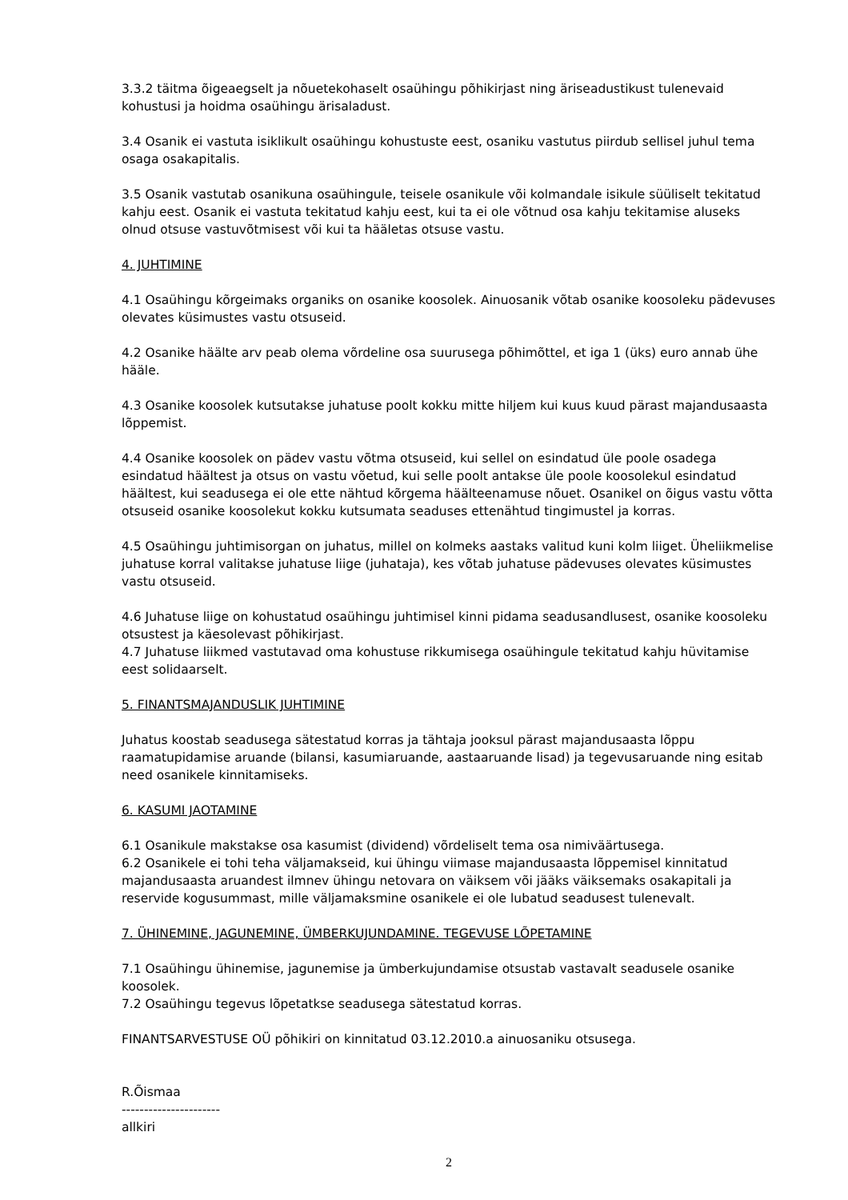3.3.2 täitma õigeaegselt ja nõuetekohaselt osaühingu põhikirjast ning äriseadustikust tulenevaid kohustusi ja hoidma osaühingu ärisaladust.
3.4 Osanik ei vastuta isiklikult osaühingu kohustuste eest, osaniku vastutus piirdub sellisel juhul tema osaga osakapitalis.
3.5 Osanik vastutab osanikuna osaühingule, teisele osanikule või kolmandale isikule süüliselt tekitatud kahju eest. Osanik ei vastuta tekitatud kahju eest, kui ta ei ole võtnud osa kahju tekitamise aluseks olnud otsuse vastuvõtmisest või kui ta hääletas otsuse vastu.
4. JUHTIMINE
4.1 Osaühingu kõrgeimaks organiks on osanike koosolek. Ainuosanik võtab osanike koosoleku pädevuses olevates küsimustes vastu otsuseid.
4.2 Osanike häälte arv peab olema võrdeline osa suurusega põhimõttel, et iga 1 (üks) euro annab ühe hääle.
4.3 Osanike koosolek kutsutakse juhatuse poolt kokku mitte hiljem kui kuus kuud pärast majandusaasta lõppemist.
4.4 Osanike koosolek on pädev vastu võtma otsuseid, kui sellel on esindatud üle poole osadega esindatud häältest ja otsus on vastu võetud, kui selle poolt antakse üle poole koosolekul esindatud häältest, kui seadusega ei ole ette nähtud kõrgema häälteenamuse nõuet. Osanikel on õigus vastu võtta otsuseid osanike koosolekut kokku kutsumata seaduses ettenähtud tingimustel ja korras.
4.5 Osaühingu juhtimisorgan on juhatus, millel on kolmeks aastaks valitud kuni kolm liiget. Üheliikmelise juhatuse korral valitakse juhatuse liige (juhataja), kes võtab juhatuse pädevuses olevates küsimustes vastu otsuseid.
4.6 Juhatuse liige on kohustatud osaühingu juhtimisel kinni pidama seadusandlusest, osanike koosoleku otsustest ja käesolevast põhikirjast.
4.7 Juhatuse liikmed vastutavad oma kohustuse rikkumisega osaühingule tekitatud kahju hüvitamise eest solidaarselt.
5. FINANTSMAJANDUSLIK JUHTIMINE
Juhatus koostab seadusega sätestatud korras ja tähtaja jooksul pärast majandusaasta lõppu raamatupidamise aruande (bilansi, kasumiaruande, aastaaruande lisad) ja tegevusaruande ning esitab need osanikele kinnitamiseks.
6. KASUMI JAOTAMINE
6.1 Osanikule makstakse osa kasumist (dividend) võrdeliselt tema osa nimiväärtusega.
6.2 Osanikele ei tohi teha väljamakseid, kui ühingu viimase majandusaasta lõppemisel kinnitatud majandusaasta aruandest ilmnev ühingu netovara on väiksem või jääks väiksemaks osakapitali ja reservide kogusummast, mille väljamaksmine osanikele ei ole lubatud seadusest tulenevalt.
7. ÜHINEMINE, JAGUNEMINE, ÜMBERKUJUNDAMINE. TEGEVUSE LÕPETAMINE
7.1 Osaühingu ühinemise, jagunemise ja ümberkujundamise otsustab vastavalt seadusele osanike koosolek.
7.2 Osaühingu tegevus lõpetatkse seadusega sätestatud korras.
FINANTSARVESTUSE OÜ põhikiri on kinnitatud 03.12.2010.a ainuosaniku otsusega.
R.Õismaa
----------------------
allkiri
2